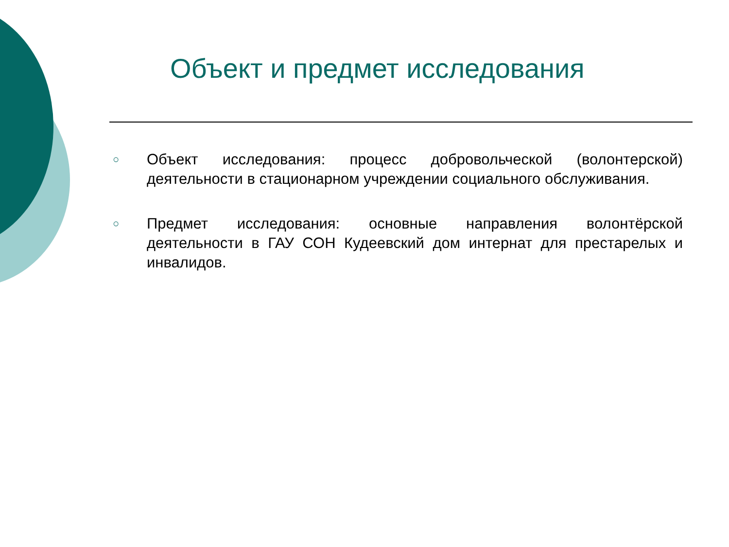Объект и предмет исследования
○ Объект исследования: процесс добровольческой (волонтерской) деятельности в стационарном учреждении социального обслуживания.
○ Предмет исследования: основные направления волонтёрской деятельности в ГАУ СОН Кудеевский дом интернат для престарелых и инвалидов.